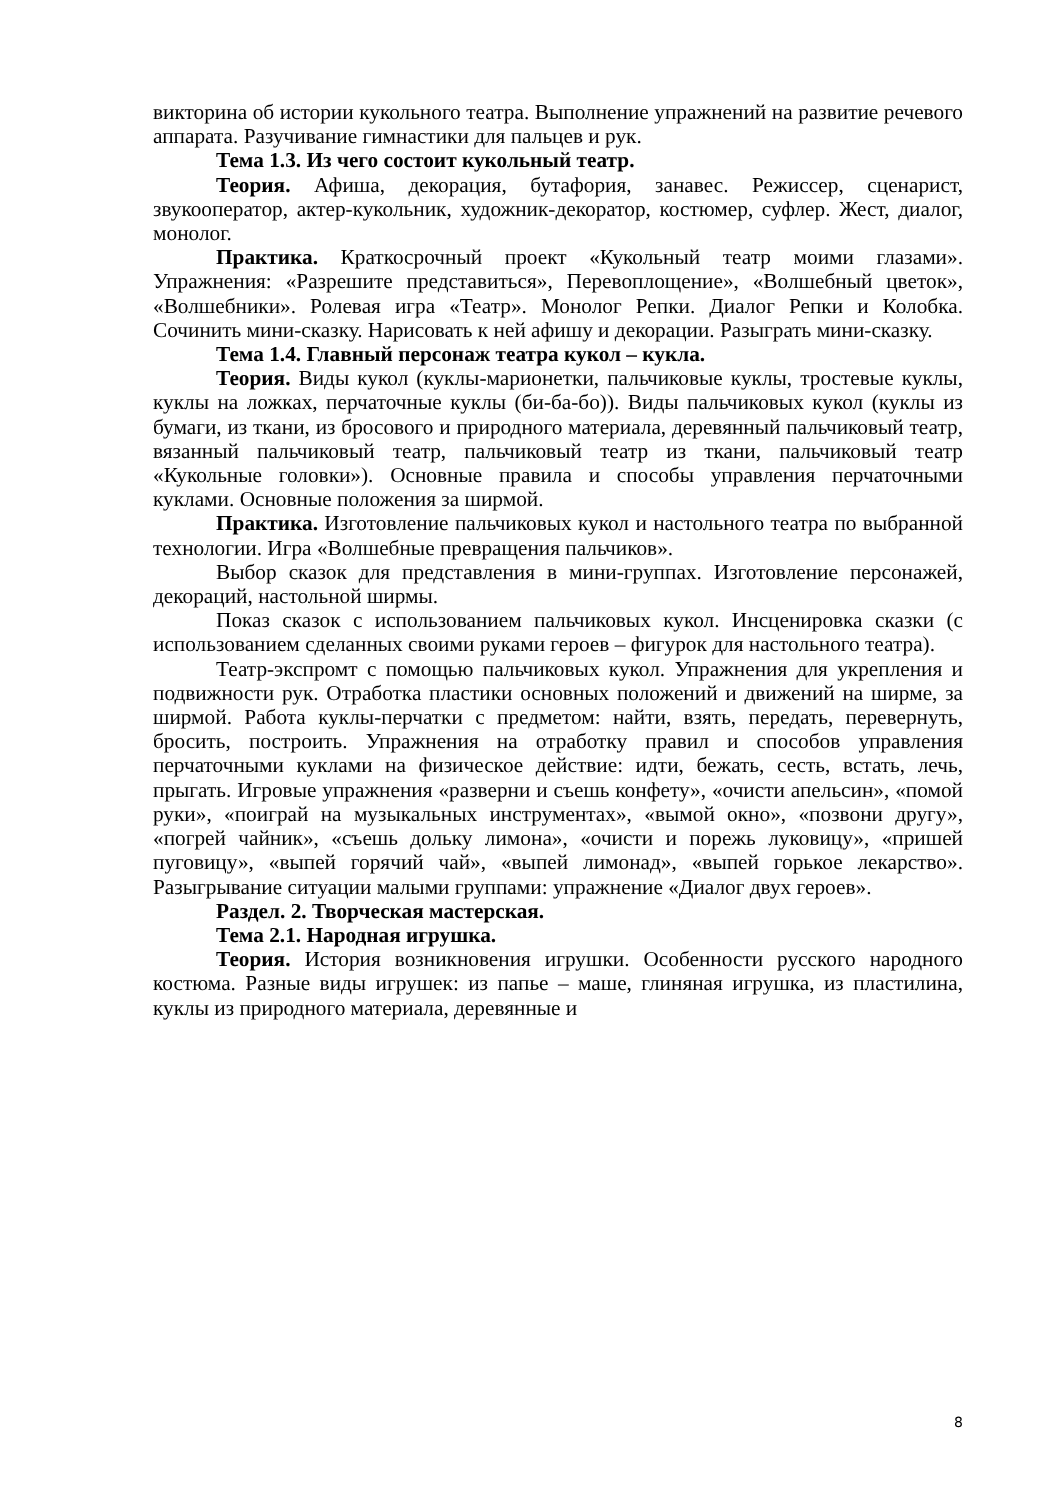викторина об истории кукольного театра. Выполнение упражнений на развитие речевого аппарата. Разучивание гимнастики для пальцев и рук.
Тема 1.3. Из чего состоит кукольный театр.
Теория. Афиша, декорация, бутафория, занавес. Режиссер, сценарист, звукооператор, актер-кукольник, художник-декоратор, костюмер, суфлер. Жест, диалог, монолог.
Практика. Краткосрочный проект «Кукольный театр моими глазами». Упражнения: «Разрешите представиться», Перевоплощение», «Волшебный цветок», «Волшебники». Ролевая игра «Театр». Монолог Репки. Диалог Репки и Колобка. Сочинить мини-сказку. Нарисовать к ней афишу и декорации. Разыграть мини-сказку.
Тема 1.4. Главный персонаж театра кукол – кукла.
Теория. Виды кукол (куклы-марионетки, пальчиковые куклы, тростевые куклы, куклы на ложках, перчаточные куклы (би-ба-бо)). Виды пальчиковых кукол (куклы из бумаги, из ткани, из бросового и природного материала, деревянный пальчиковый театр, вязанный пальчиковый театр, пальчиковый театр из ткани, пальчиковый театр «Кукольные головки»). Основные правила и способы управления перчаточными куклами. Основные положения за ширмой.
Практика. Изготовление пальчиковых кукол и настольного театра по выбранной технологии. Игра «Волшебные превращения пальчиков».
Выбор сказок для представления в мини-группах. Изготовление персонажей, декораций, настольной ширмы.
Показ сказок с использованием пальчиковых кукол. Инсценировка сказки (с использованием сделанных своими руками героев – фигурок для настольного театра).
Театр-экспромт с помощью пальчиковых кукол. Упражнения для укрепления и подвижности рук. Отработка пластики основных положений и движений на ширме, за ширмой. Работа куклы-перчатки с предметом: найти, взять, передать, перевернуть, бросить, построить. Упражнения на отработку правил и способов управления перчаточными куклами на физическое действие: идти, бежать, сесть, встать, лечь, прыгать. Игровые упражнения «разверни и съешь конфету», «очисти апельсин», «помой руки», «поиграй на музыкальных инструментах», «вымой окно», «позвони другу», «погрей чайник», «съешь дольку лимона», «очисти и порежь луковицу», «пришей пуговицу», «выпей горячий чай», «выпей лимонад», «выпей горькое лекарство». Разыгрывание ситуации малыми группами: упражнение «Диалог двух героев».
Раздел. 2. Творческая мастерская.
Тема 2.1. Народная игрушка.
Теория. История возникновения игрушки. Особенности русского народного костюма. Разные виды игрушек: из папье – маше, глиняная игрушка, из пластилина, куклы из природного материала, деревянные и
8